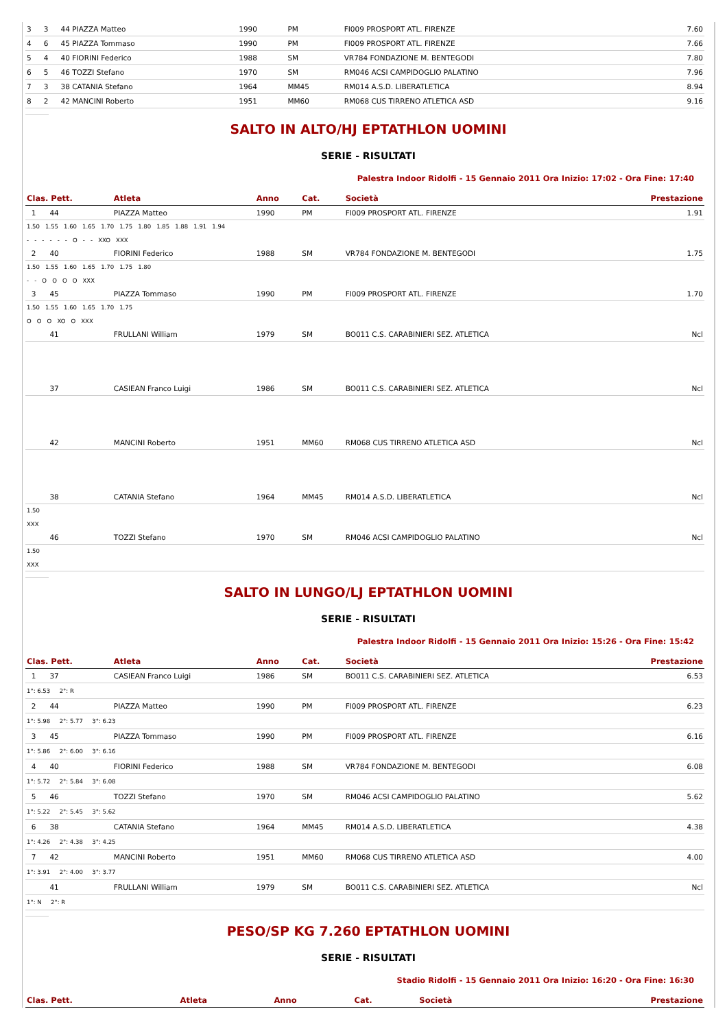| 3 | 3 | 44 PIAZZA Matteo | 1990 | PM | FI009 PROSPORT ATL. FIRENZE | 7.60 |
| 4 | 6 | 45 PIAZZA Tommaso | 1990 | PM | FI009 PROSPORT ATL. FIRENZE | 7.66 |
| 5 | 4 | 40 FIORINI Federico | 1988 | SM | VR784 FONDAZIONE M. BENTEGODI | 7.80 |
| 6 | 5 | 46 TOZZI Stefano | 1970 | SM | RM046 ACSI CAMPIDOGLIO PALATINO | 7.96 |
| 7 | 3 | 38 CATANIA Stefano | 1964 | MM45 | RM014 A.S.D. LIBERATLETICA | 8.94 |
| 8 | 2 | 42 MANCINI Roberto | 1951 | MM60 | RM068 CUS TIRRENO ATLETICA ASD | 9.16 |
SALTO IN ALTO/HJ EPTATHLON UOMINI
SERIE - RISULTATI
Palestra Indoor Ridolfi - 15 Gennaio 2011 Ora Inizio: 17:02 - Ora Fine: 17:40
| Clas. Pett. | Atleta | Anno | Cat. | Società | Prestazione |
| --- | --- | --- | --- | --- | --- |
| 1 44 | PIAZZA Matteo | 1990 | PM | FI009 PROSPORT ATL. FIRENZE | 1.91 |
| 1.50 1.55 1.60 1.65 1.70 1.75 1.80 1.85 1.88 1.91 1.94 - - - - - - O - - XXO XXX | | | | | |
| 2 40 | FIORINI Federico | 1988 | SM | VR784 FONDAZIONE M. BENTEGODI | 1.75 |
| 1.50 1.55 1.60 1.65 1.70 1.75 1.80 - - O O O O XXX | | | | | |
| 3 45 | PIAZZA Tommaso | 1990 | PM | FI009 PROSPORT ATL. FIRENZE | 1.70 |
| 1.50 1.55 1.60 1.65 1.70 1.75 O O O XO O XXX | | | | | |
| 41 | FRULLANI William | 1979 | SM | BO011 C.S. CARABINIERI SEZ. ATLETICA | Ncl |
| 37 | CASIEAN Franco Luigi | 1986 | SM | BO011 C.S. CARABINIERI SEZ. ATLETICA | Ncl |
| 42 | MANCINI Roberto | 1951 | MM60 | RM068 CUS TIRRENO ATLETICA ASD | Ncl |
| 38 | CATANIA Stefano | 1964 | MM45 | RM014 A.S.D. LIBERATLETICA | Ncl |
| 1.50 XXX | | | | | |
| 46 | TOZZI Stefano | 1970 | SM | RM046 ACSI CAMPIDOGLIO PALATINO | Ncl |
| 1.50 XXX | | | | | |
SALTO IN LUNGO/LJ EPTATHLON UOMINI
SERIE - RISULTATI
Palestra Indoor Ridolfi - 15 Gennaio 2011 Ora Inizio: 15:26 - Ora Fine: 15:42
| Clas. Pett. | Atleta | Anno | Cat. | Società | Prestazione |
| --- | --- | --- | --- | --- | --- |
| 1 37 | CASIEAN Franco Luigi | 1986 | SM | BO011 C.S. CARABINIERI SEZ. ATLETICA | 6.53 |
| 1°: 6.53 2°: R | | | | | |
| 2 44 | PIAZZA Matteo | 1990 | PM | FI009 PROSPORT ATL. FIRENZE | 6.23 |
| 1°: 5.98 2°: 5.77 3°: 6.23 | | | | | |
| 3 45 | PIAZZA Tommaso | 1990 | PM | FI009 PROSPORT ATL. FIRENZE | 6.16 |
| 1°: 5.86 2°: 6.00 3°: 6.16 | | | | | |
| 4 40 | FIORINI Federico | 1988 | SM | VR784 FONDAZIONE M. BENTEGODI | 6.08 |
| 1°: 5.72 2°: 5.84 3°: 6.08 | | | | | |
| 5 46 | TOZZI Stefano | 1970 | SM | RM046 ACSI CAMPIDOGLIO PALATINO | 5.62 |
| 1°: 5.22 2°: 5.45 3°: 5.62 | | | | | |
| 6 38 | CATANIA Stefano | 1964 | MM45 | RM014 A.S.D. LIBERATLETICA | 4.38 |
| 1°: 4.26 2°: 4.38 3°: 4.25 | | | | | |
| 7 42 | MANCINI Roberto | 1951 | MM60 | RM068 CUS TIRRENO ATLETICA ASD | 4.00 |
| 1°: 3.91 2°: 4.00 3°: 3.77 | | | | | |
| 41 | FRULLANI William | 1979 | SM | BO011 C.S. CARABINIERI SEZ. ATLETICA | Ncl |
| 1°: N 2°: R | | | | | |
PESO/SP KG 7.260 EPTATHLON UOMINI
SERIE - RISULTATI
Stadio Ridolfi - 15 Gennaio 2011 Ora Inizio: 16:20 - Ora Fine: 16:30
| Clas. Pett. | Atleta | Anno | Cat. | Società | Prestazione |
| --- | --- | --- | --- | --- | --- |